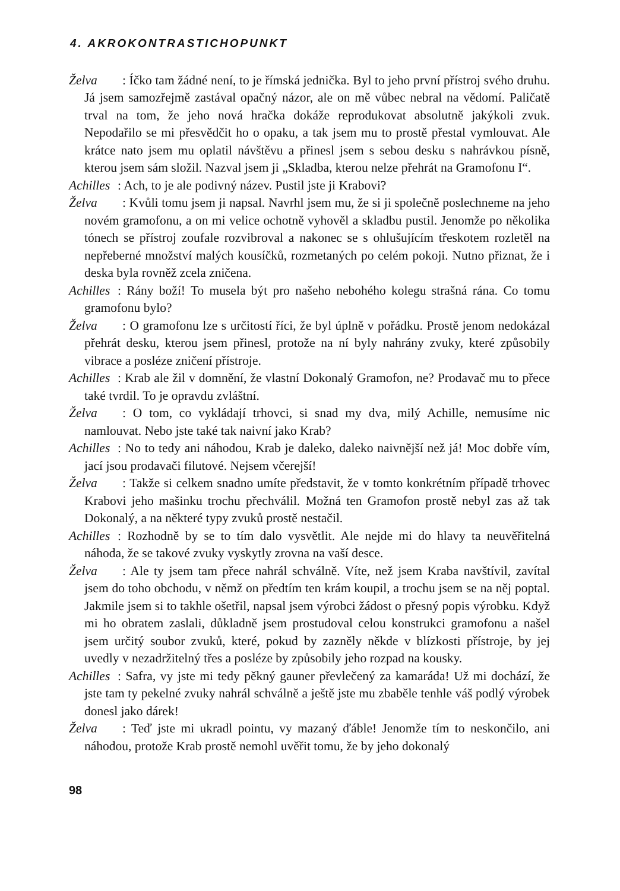4. AKROKONTRASTICHOPUNKT
Želva: Íčko tam žádné není, to je římská jednička. Byl to jeho první přístroj svého druhu. Já jsem samozřejmě zastával opačný názor, ale on mě vůbec nebral na vědomí. Paličatě trval na tom, že jeho nová hračka dokáže reprodukovat absolutně jakýkoli zvuk. Nepodařilo se mi přesvědčit ho o opaku, a tak jsem mu to prostě přestal vymlouvat. Ale krátce nato jsem mu oplatil návštěvu a přinesl jsem s sebou desku s nahrávkou písně, kterou jsem sám složil. Nazval jsem ji „Skladba, kterou nelze přehrát na Gramofonu I“.
Achilles: Ach, to je ale podivný název. Pustil jste ji Krabovi?
Želva: Kvůli tomu jsem ji napsal. Navrhl jsem mu, že si ji společně poslechneme na jeho novém gramofonu, a on mi velice ochotně vyhověl a skladbu pustil. Jenomže po několika tónech se přístroj zoufale rozvibroval a nakonec se s ohlušujícím třeskotem rozletěl na nepřeberné množství malých kousíčků, rozmetaných po celém pokoji. Nutno přiznat, že i deska byla rovněž zcela zničena.
Achilles: Rány boží! To musela být pro našeho nebohého kolegu strašná rána. Co tomu gramofonu bylo?
Želva: O gramofonu lze s určitostí říci, že byl úplně v pořádku. Prostě jenom nedokázal přehrát desku, kterou jsem přinesl, protože na ní byly nahrány zvuky, které způsobily vibrace a posléze zničení přístroje.
Achilles: Krab ale žil v domnění, že vlastní Dokonalý Gramofon, ne? Prodavač mu to přece také tvrdil. To je opravdu zvláštní.
Želva: O tom, co vykládají trhovci, si snad my dva, milý Achille, nemusíme nic namlouvat. Nebo jste také tak naivní jako Krab?
Achilles: No to tedy ani náhodou, Krab je daleko, daleko naivnější než já! Moc dobře vím, jací jsou prodavači filutové. Nejsem včerejší!
Želva: Takže si celkem snadno umíte představit, že v tomto konkrétním případě trhovec Krabovi jeho mašinku trochu přechválil. Možná ten Gramofon prostě nebyl zas až tak Dokonalý, a na některé typy zvuků prostě nestačil.
Achilles: Rozhodně by se to tím dalo vysvětlit. Ale nejde mi do hlavy ta neuvěřitelná náhoda, že se takové zvuky vyskytly zrovna na vaší desce.
Želva: Ale ty jsem tam přece nahrál schválně. Víte, než jsem Kraba navštívil, zavítal jsem do toho obchodu, v němž on předtím ten krám koupil, a trochu jsem se na něj poptal. Jakmile jsem si to takhle ošetřil, napsal jsem výrobci žádost o přesný popis výrobku. Když mi ho obratem zaslali, důkladně jsem prostudoval celou konstrukci gramofonu a našel jsem určitý soubor zvuků, které, pokud by zazněly někde v blízkosti přístroje, by jej uvedly v nezadržitelný třes a posléze by způsobily jeho rozpad na kousky.
Achilles: Safra, vy jste mi tedy pěkný gauner převlečený za kamaráda! Už mi dochází, že jste tam ty pekelné zvuky nahrál schválně a ještě jste mu zbaběle tenhle váš podlý výrobek donesl jako dárek!
Želva: Teď jste mi ukradl pointu, vy mazaný ďáble! Jenomže tím to neskončilo, ani náhodou, protože Krab prostě nemohl uvěřit tomu, že by jeho dokonalý
98